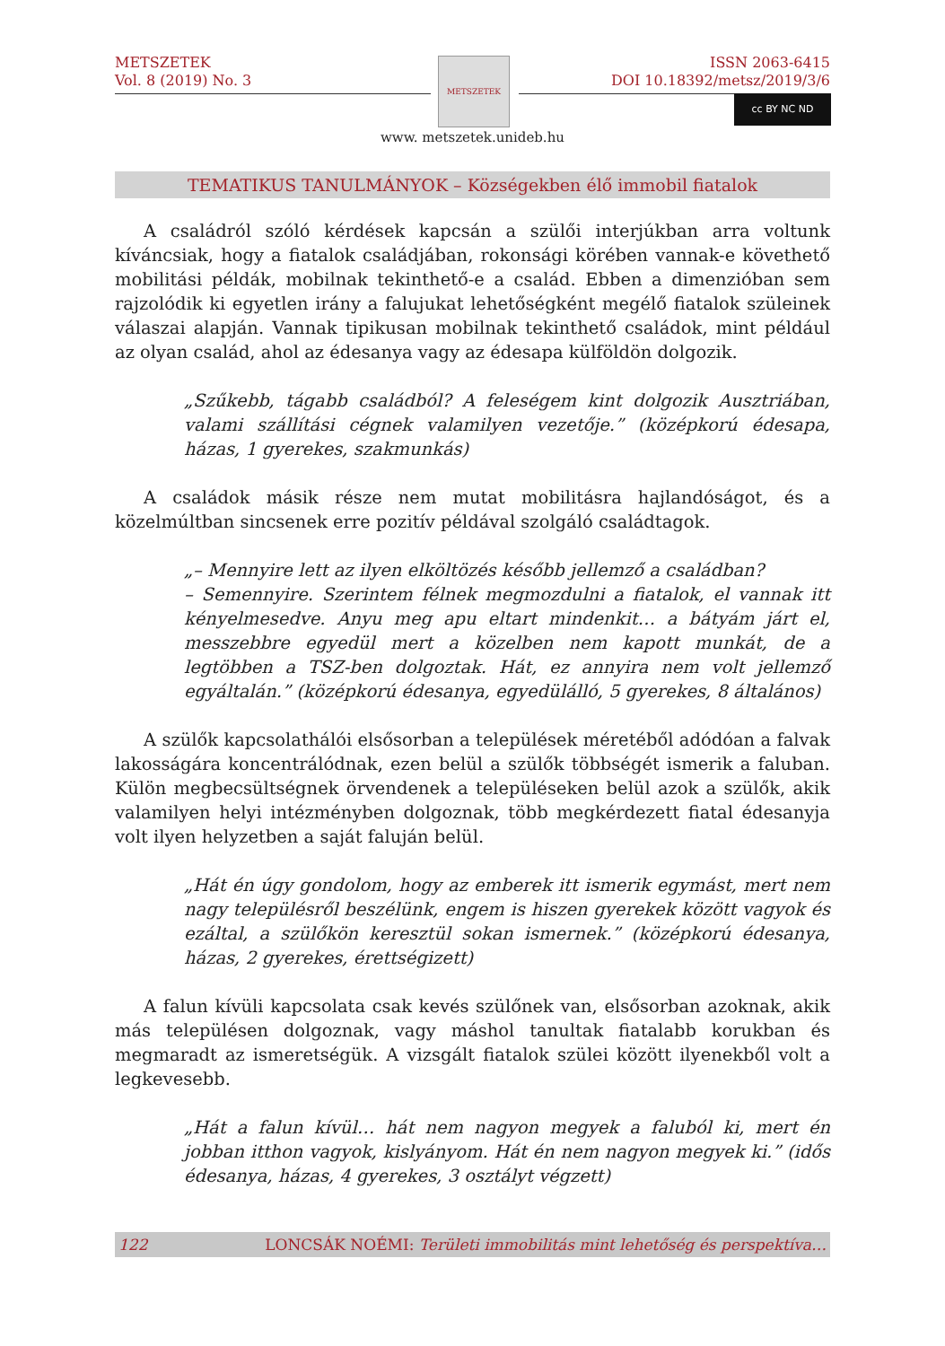METSZETEK
Vol. 8 (2019) No. 3
ISSN 2063-6415
DOI 10.18392/metsz/2019/3/6
METSZETEK
cc BY NC ND
www. metszetek.unideb.hu
TEMATIKUS TANULMÁNYOK – Községekben élő immobil fiatalok
A családról szóló kérdések kapcsán a szülői interjúkban arra voltunk kíváncsiak, hogy a fiatalok családjában, rokonsági körében vannak-e követhető mobilitási példák, mobilnak tekinthető-e a család. Ebben a dimenzióban sem rajzolódik ki egyetlen irány a falujukat lehetőségként megélő fiatalok szüleinek válaszai alapján. Vannak tipikusan mobilnak tekinthető családok, mint például az olyan család, ahol az édesanya vagy az édesapa külföldön dolgozik.
„Szűkebb, tágabb családból? A feleségem kint dolgozik Ausztriában, valami szállítási cégnek valamilyen vezetője.” (középkorú édesapa, házas, 1 gyerekes, szakmunkás)
A családok másik része nem mutat mobilitásra hajlandóságot, és a közelmúltban sincsenek erre pozitív példával szolgáló családtagok.
„– Mennyire lett az ilyen elköltözés később jellemző a családban?
– Semennyire. Szerintem félnek megmozdulni a fiatalok, el vannak itt kényelmesedve. Anyu meg apu eltart mindenkit… a bátyám járt el, messzebbre egyedül mert a közelben nem kapott munkát, de a legtöbben a TSZ-ben dolgoztak. Hát, ez annyira nem volt jellemző egyáltalán.” (középkorú édesanya, egyedülálló, 5 gyerekes, 8 általános)
A szülők kapcsolathálói elsősorban a települések méretéből adódóan a falvak lakosságára koncentrálódnak, ezen belül a szülők többségét ismerik a faluban. Külön megbecsültségnek örvendenek a településeken belül azok a szülők, akik valamilyen helyi intézményben dolgoznak, több megkérdezett fiatal édesanyja volt ilyen helyzetben a saját faluján belül.
„Hát én úgy gondolom, hogy az emberek itt ismerik egymást, mert nem nagy településről beszélünk, engem is hiszen gyerekek között vagyok és ezáltal, a szülőkön keresztül sokan ismernek.” (középkorú édesanya, házas, 2 gyerekes, érettségizett)
A falun kívüli kapcsolata csak kevés szülőnek van, elsősorban azoknak, akik más településen dolgoznak, vagy máshol tanultak fiatalabb korukban és megmaradt az ismeretségük. A vizsgált fiatalok szülei között ilyenekből volt a legkevesebb.
„Hát a falun kívül… hát nem nagyon megyek a faluból ki, mert én jobban itthon vagyok, kislyányom. Hát én nem nagyon megyek ki.” (idős édesanya, házas, 4 gyerekes, 3 osztályt végzett)
122 LONCSÁK NOÉMI: Területi immobilitás mint lehetőség és perspektíva…